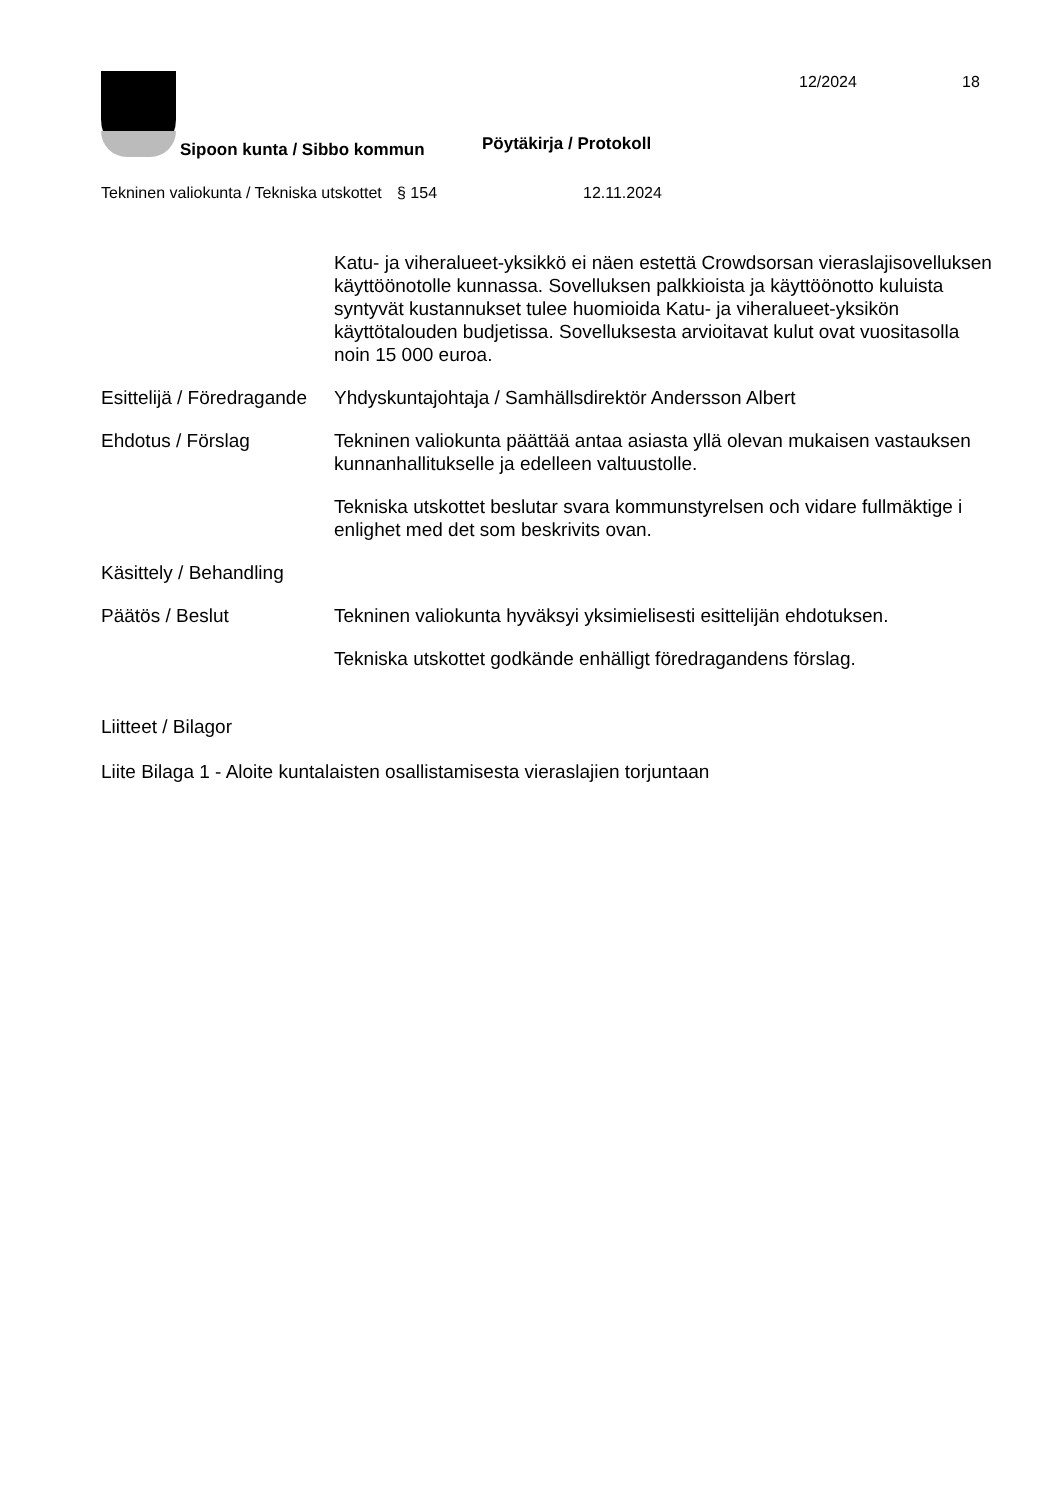12/2024 18
Sipoon kunta / Sibbo kommun Pöytäkirja / Protokoll
Tekninen valiokunta / Tekniska utskottet
§ 154 12.11.2024
Katu- ja viheralueet-yksikkö ei näen estettä Crowdsorsan vieraslajisovelluksen käyttöönotolle kunnassa. Sovelluksen palkkioista ja käyttöönotto kuluista syntyvät kustannukset tulee huomioida Katu- ja viheralueet-yksikön käyttötalouden budjetissa. Sovelluksesta arvioitavat kulut ovat vuositasolla noin 15 000 euroa.
Esittelijä / Föredragande
Yhdyskuntajohtaja / Samhällsdirektör Andersson Albert
Ehdotus / Förslag Tekninen valiokunta päättää antaa asiasta yllä olevan mukaisen vastauksen kunnanhallitukselle ja edelleen valtuustolle.
Tekniska utskottet beslutar svara kommunstyrelsen och vidare fullmäktige i enlighet med det som beskrivits ovan.
Käsittely / Behandling
Päätös / Beslut Tekninen valiokunta hyväksyi yksimielisesti esittelijän ehdotuksen.
Tekniska utskottet godkände enhälligt föredragandens förslag.
Liitteet / Bilagor
Liite Bilaga 1 - Aloite kuntalaisten osallistamisesta vieraslajien torjuntaan